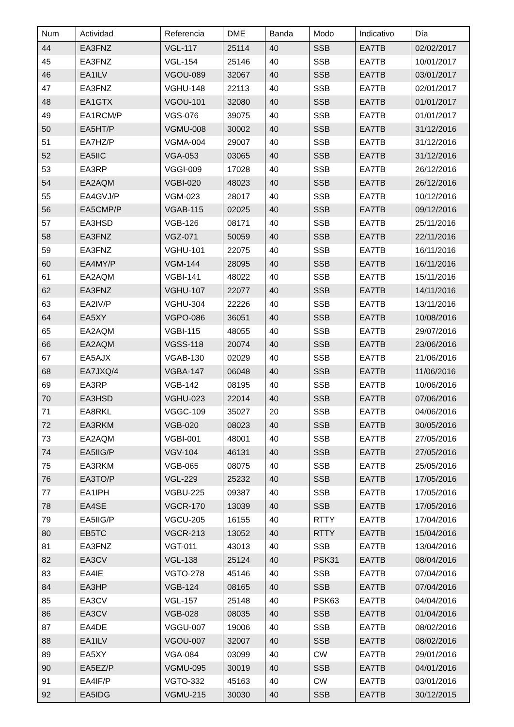| Num | Actividad | Referencia | DME | Banda | Modo | Indicativo | Día |
| --- | --- | --- | --- | --- | --- | --- | --- |
| 44 | EA3FNZ | VGL-117 | 25114 | 40 | SSB | EA7TB | 02/02/2017 |
| 45 | EA3FNZ | VGL-154 | 25146 | 40 | SSB | EA7TB | 10/01/2017 |
| 46 | EA1ILV | VGOU-089 | 32067 | 40 | SSB | EA7TB | 03/01/2017 |
| 47 | EA3FNZ | VGHU-148 | 22113 | 40 | SSB | EA7TB | 02/01/2017 |
| 48 | EA1GTX | VGOU-101 | 32080 | 40 | SSB | EA7TB | 01/01/2017 |
| 49 | EA1RCM/P | VGS-076 | 39075 | 40 | SSB | EA7TB | 01/01/2017 |
| 50 | EA5HT/P | VGMU-008 | 30002 | 40 | SSB | EA7TB | 31/12/2016 |
| 51 | EA7HZ/P | VGMA-004 | 29007 | 40 | SSB | EA7TB | 31/12/2016 |
| 52 | EA5IIC | VGA-053 | 03065 | 40 | SSB | EA7TB | 31/12/2016 |
| 53 | EA3RP | VGGI-009 | 17028 | 40 | SSB | EA7TB | 26/12/2016 |
| 54 | EA2AQM | VGBI-020 | 48023 | 40 | SSB | EA7TB | 26/12/2016 |
| 55 | EA4GVJ/P | VGM-023 | 28017 | 40 | SSB | EA7TB | 10/12/2016 |
| 56 | EA5CMP/P | VGAB-115 | 02025 | 40 | SSB | EA7TB | 09/12/2016 |
| 57 | EA3HSD | VGB-126 | 08171 | 40 | SSB | EA7TB | 25/11/2016 |
| 58 | EA3FNZ | VGZ-071 | 50059 | 40 | SSB | EA7TB | 22/11/2016 |
| 59 | EA3FNZ | VGHU-101 | 22075 | 40 | SSB | EA7TB | 16/11/2016 |
| 60 | EA4MY/P | VGM-144 | 28095 | 40 | SSB | EA7TB | 16/11/2016 |
| 61 | EA2AQM | VGBI-141 | 48022 | 40 | SSB | EA7TB | 15/11/2016 |
| 62 | EA3FNZ | VGHU-107 | 22077 | 40 | SSB | EA7TB | 14/11/2016 |
| 63 | EA2IV/P | VGHU-304 | 22226 | 40 | SSB | EA7TB | 13/11/2016 |
| 64 | EA5XY | VGPO-086 | 36051 | 40 | SSB | EA7TB | 10/08/2016 |
| 65 | EA2AQM | VGBI-115 | 48055 | 40 | SSB | EA7TB | 29/07/2016 |
| 66 | EA2AQM | VGSS-118 | 20074 | 40 | SSB | EA7TB | 23/06/2016 |
| 67 | EA5AJX | VGAB-130 | 02029 | 40 | SSB | EA7TB | 21/06/2016 |
| 68 | EA7JXQ/4 | VGBA-147 | 06048 | 40 | SSB | EA7TB | 11/06/2016 |
| 69 | EA3RP | VGB-142 | 08195 | 40 | SSB | EA7TB | 10/06/2016 |
| 70 | EA3HSD | VGHU-023 | 22014 | 40 | SSB | EA7TB | 07/06/2016 |
| 71 | EA8RKL | VGGC-109 | 35027 | 20 | SSB | EA7TB | 04/06/2016 |
| 72 | EA3RKM | VGB-020 | 08023 | 40 | SSB | EA7TB | 30/05/2016 |
| 73 | EA2AQM | VGBI-001 | 48001 | 40 | SSB | EA7TB | 27/05/2016 |
| 74 | EA5IIG/P | VGV-104 | 46131 | 40 | SSB | EA7TB | 27/05/2016 |
| 75 | EA3RKM | VGB-065 | 08075 | 40 | SSB | EA7TB | 25/05/2016 |
| 76 | EA3TO/P | VGL-229 | 25232 | 40 | SSB | EA7TB | 17/05/2016 |
| 77 | EA1IPH | VGBU-225 | 09387 | 40 | SSB | EA7TB | 17/05/2016 |
| 78 | EA4SE | VGCR-170 | 13039 | 40 | SSB | EA7TB | 17/05/2016 |
| 79 | EA5IIG/P | VGCU-205 | 16155 | 40 | RTTY | EA7TB | 17/04/2016 |
| 80 | EB5TC | VGCR-213 | 13052 | 40 | RTTY | EA7TB | 15/04/2016 |
| 81 | EA3FNZ | VGT-011 | 43013 | 40 | SSB | EA7TB | 13/04/2016 |
| 82 | EA3CV | VGL-138 | 25124 | 40 | PSK31 | EA7TB | 08/04/2016 |
| 83 | EA4IE | VGTO-278 | 45146 | 40 | SSB | EA7TB | 07/04/2016 |
| 84 | EA3HP | VGB-124 | 08165 | 40 | SSB | EA7TB | 07/04/2016 |
| 85 | EA3CV | VGL-157 | 25148 | 40 | PSK63 | EA7TB | 04/04/2016 |
| 86 | EA3CV | VGB-028 | 08035 | 40 | SSB | EA7TB | 01/04/2016 |
| 87 | EA4DE | VGGU-007 | 19006 | 40 | SSB | EA7TB | 08/02/2016 |
| 88 | EA1ILV | VGOU-007 | 32007 | 40 | SSB | EA7TB | 08/02/2016 |
| 89 | EA5XY | VGA-084 | 03099 | 40 | CW | EA7TB | 29/01/2016 |
| 90 | EA5EZ/P | VGMU-095 | 30019 | 40 | SSB | EA7TB | 04/01/2016 |
| 91 | EA4IF/P | VGTO-332 | 45163 | 40 | CW | EA7TB | 03/01/2016 |
| 92 | EA5IDG | VGMU-215 | 30030 | 40 | SSB | EA7TB | 30/12/2015 |